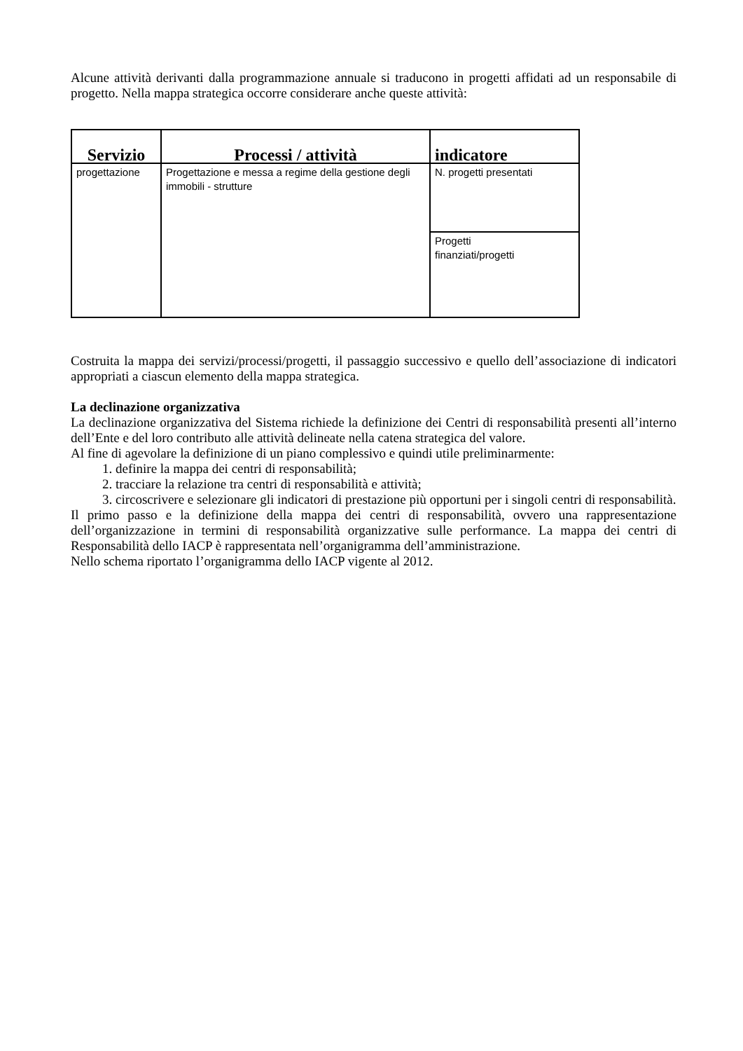Alcune attività derivanti dalla programmazione annuale si traducono in progetti affidati ad un responsabile di progetto. Nella mappa strategica occorre considerare anche queste attività:
| Servizio | Processi / attività | indicatore |
| --- | --- | --- |
| progettazione | Progettazione e messa a regime della gestione degli immobili - strutture | N. progetti presentati |
| | | Progetti finanziati/progetti |
Costruita la mappa dei servizi/processi/progetti, il passaggio successivo e quello dell’associazione di indicatori appropriati a ciascun elemento della mappa strategica.
La declinazione organizzativa
La declinazione organizzativa del Sistema richiede la definizione dei Centri di responsabilità presenti all’interno dell’Ente e del loro contributo alle attività delineate nella catena strategica del valore.
Al fine di agevolare la definizione di un piano complessivo e quindi utile preliminarmente:
1. definire la mappa dei centri di responsabilità;
2. tracciare la relazione tra centri di responsabilità e attività;
3. circoscrivere e selezionare gli indicatori di prestazione più opportuni per i singoli centri di responsabilità.
Il primo passo e la definizione della mappa dei centri di responsabilità, ovvero una rappresentazione dell’organizzazione in termini di responsabilità organizzative sulle performance. La mappa dei centri di Responsabilità dello IACP è rappresentata nell’organigramma dell’amministrazione.
Nello schema riportato l’organigramma dello IACP vigente al 2012.